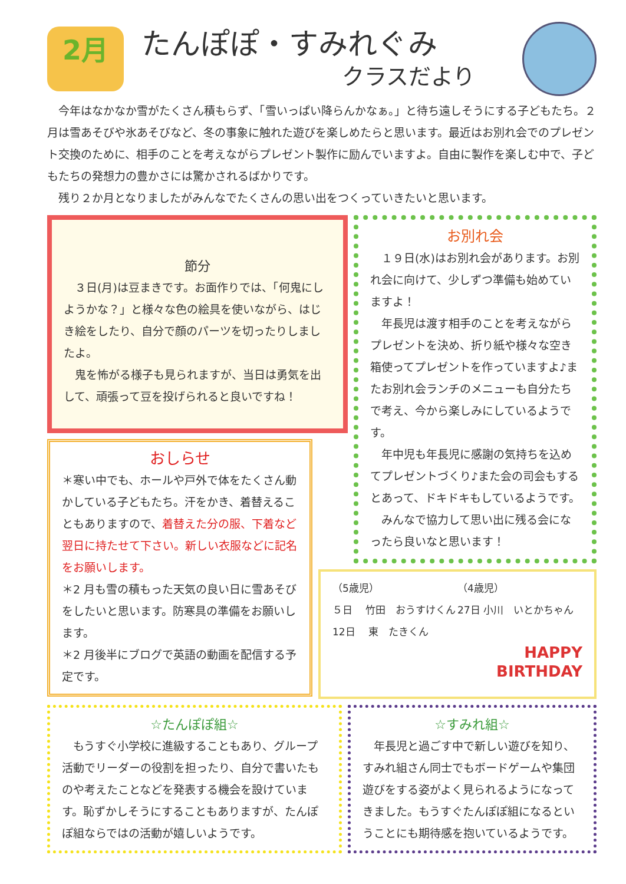2月
たんぽぽ・すみれぐみ
クラスだより
今年はなかなか雪がたくさん積もらず、「雪いっぱい降らんかなぁ。」と待ち遠しそうにする子どもたち。２月は雪あそびや氷あそびなど、冬の事象に触れた遊びを楽しめたらと思います。最近はお別れ会でのプレゼント交換のために、相手のことを考えながらプレゼント製作に励んでいますよ。自由に製作を楽しむ中で、子どもたちの発想力の豊かさには驚かされるばかりです。
残り２か月となりましたがみんなでたくさんの思い出をつくっていきたいと思います。
節分
　３日(月)は豆まきです。お面作りでは、「何鬼にしようかな？」と様々な色の絵具を使いながら、はじき絵をしたり、自分で顔のパーツを切ったりしましたよ。
　鬼を怖がる様子も見られますが、当日は勇気を出して、頑張って豆を投げられると良いですね！
おしらせ
＊寒い中でも、ホールや戸外で体をたくさん動かしている子どもたち。汗をかき、着替えることもありますので、着替えた分の服、下着など翌日に持たせて下さい。新しい衣服などに記名をお願いします。
＊2 月も雪の積もった天気の良い日に雪あそびをしたいと思います。防寒具の準備をお願いします。
＊2 月後半にブログで英語の動画を配信する予定です。
お別れ会
　１９日(水)はお別れ会があります。お別れ会に向けて、少しずつ準備も始めていますよ！
　年長児は渡す相手のことを考えながらプレゼントを決め、折り紙や様々な空き箱使ってプレゼントを作っていますよ♪またお別れ会ランチのメニューも自分たちで考え、今から楽しみにしているようです。
　年中児も年長児に感謝の気持ちを込めてプレゼントづくり♪また会の司会もするとあって、ドキドキもしているようです。
　みんなで協力して思い出に残る会になったら良いなと思います！
（5歳児） （4歳児）
５日　 竹田　おうすけくん 27日 小川　いとかちゃん
12日　 東　たきくん
HAPPY
BIRTHDAY
☆たんぽぽ組☆
　もうすぐ小学校に進級することもあり、グループ活動でリーダーの役割を担ったり、自分で書いたものや考えたことなどを発表する機会を設けています。恥ずかしそうにすることもありますが、たんぽぽ組ならではの活動が嬉しいようです。
☆すみれ組☆
　年長児と過ごす中で新しい遊びを知り、すみれ組さん同士でもボードゲームや集団遊びをする姿がよく見られるようになってきました。もうすぐたんぽぽ組になるということにも期待感を抱いているようです。